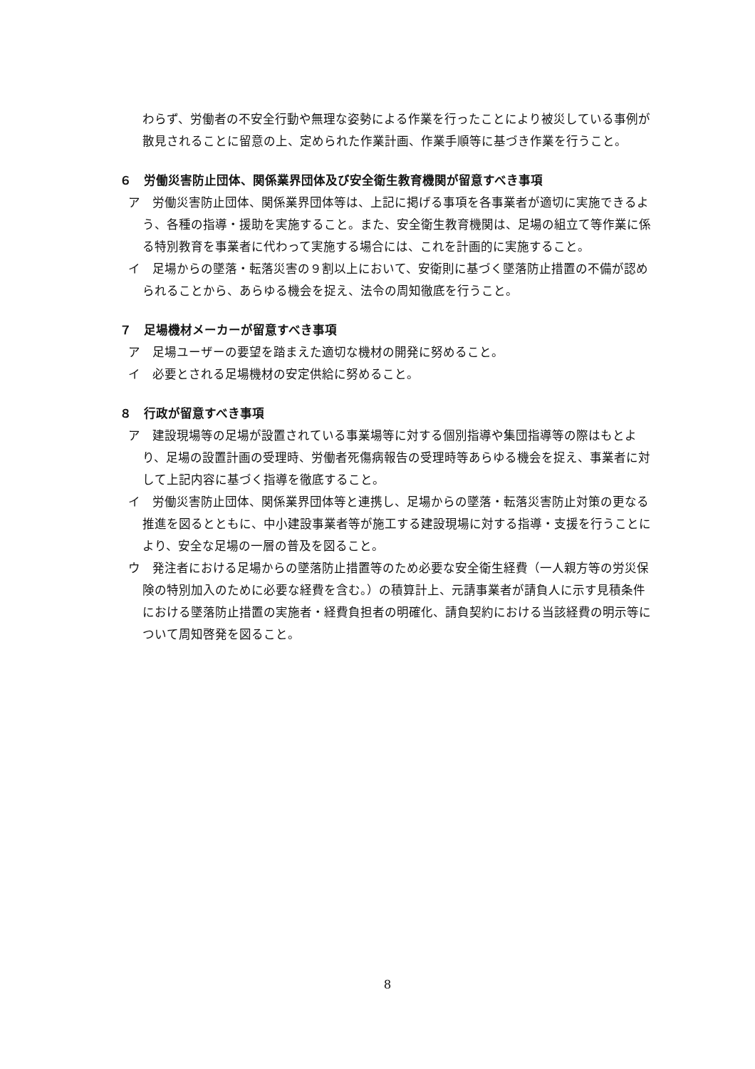わらず、労働者の不安全行動や無理な姿勢による作業を行ったことにより被災している事例が散見されることに留意の上、定められた作業計画、作業手順等に基づき作業を行うこと。
６　労働災害防止団体、関係業界団体及び安全衛生教育機関が留意すべき事項
ア　労働災害防止団体、関係業界団体等は、上記に掲げる事項を各事業者が適切に実施できるよう、各種の指導・援助を実施すること。また、安全衛生教育機関は、足場の組立て等作業に係る特別教育を事業者に代わって実施する場合には、これを計画的に実施すること。
イ　足場からの墜落・転落災害の９割以上において、安衛則に基づく墜落防止措置の不備が認められることから、あらゆる機会を捉え、法令の周知徹底を行うこと。
７　足場機材メーカーが留意すべき事項
ア　足場ユーザーの要望を踏まえた適切な機材の開発に努めること。
イ　必要とされる足場機材の安定供給に努めること。
８　行政が留意すべき事項
ア　建設現場等の足場が設置されている事業場等に対する個別指導や集団指導等の際はもとより、足場の設置計画の受理時、労働者死傷病報告の受理時等あらゆる機会を捉え、事業者に対して上記内容に基づく指導を徹底すること。
イ　労働災害防止団体、関係業界団体等と連携し、足場からの墜落・転落災害防止対策の更なる推進を図るとともに、中小建設事業者等が施工する建設現場に対する指導・支援を行うことにより、安全な足場の一層の普及を図ること。
ウ　発注者における足場からの墜落防止措置等のため必要な安全衛生経費（一人親方等の労災保険の特別加入のために必要な経費を含む。）の積算計上、元請事業者が請負人に示す見積条件における墜落防止措置の実施者・経費負担者の明確化、請負契約における当該経費の明示等について周知啓発を図ること。
8